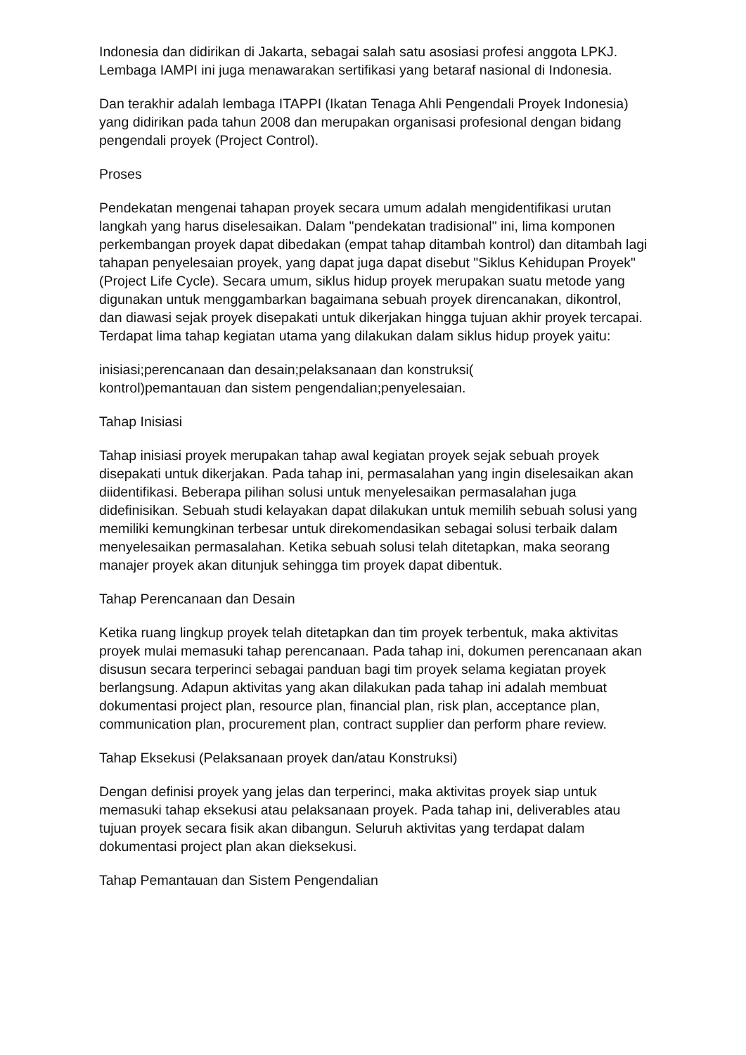Indonesia dan didirikan di Jakarta, sebagai salah satu asosiasi profesi anggota LPKJ. Lembaga IAMPI ini juga menawarakan sertifikasi yang betaraf nasional di Indonesia.
Dan terakhir adalah lembaga ITAPPI (Ikatan Tenaga Ahli Pengendali Proyek Indonesia) yang didirikan pada tahun 2008 dan merupakan organisasi profesional dengan bidang pengendali proyek (Project Control).
Proses
Pendekatan mengenai tahapan proyek secara umum adalah mengidentifikasi urutan langkah yang harus diselesaikan. Dalam "pendekatan tradisional" ini, lima komponen perkembangan proyek dapat dibedakan (empat tahap ditambah kontrol) dan ditambah lagi tahapan penyelesaian proyek, yang dapat juga dapat disebut "Siklus Kehidupan Proyek" (Project Life Cycle). Secara umum, siklus hidup proyek merupakan suatu metode yang digunakan untuk menggambarkan bagaimana sebuah proyek direncanakan, dikontrol, dan diawasi sejak proyek disepakati untuk dikerjakan hingga tujuan akhir proyek tercapai. Terdapat lima tahap kegiatan utama yang dilakukan dalam siklus hidup proyek yaitu:
inisiasi;perencanaan dan desain;pelaksanaan dan konstruksi(
kontrol)pemantauan dan sistem pengendalian;penyelesaian.
Tahap Inisiasi
Tahap inisiasi proyek merupakan tahap awal kegiatan proyek sejak sebuah proyek disepakati untuk dikerjakan. Pada tahap ini, permasalahan yang ingin diselesaikan akan diidentifikasi. Beberapa pilihan solusi untuk menyelesaikan permasalahan juga didefinisikan. Sebuah studi kelayakan dapat dilakukan untuk memilih sebuah solusi yang memiliki kemungkinan terbesar untuk direkomendasikan sebagai solusi terbaik dalam menyelesaikan permasalahan. Ketika sebuah solusi telah ditetapkan, maka seorang manajer proyek akan ditunjuk sehingga tim proyek dapat dibentuk.
Tahap Perencanaan dan Desain
Ketika ruang lingkup proyek telah ditetapkan dan tim proyek terbentuk, maka aktivitas proyek mulai memasuki tahap perencanaan. Pada tahap ini, dokumen perencanaan akan disusun secara terperinci sebagai panduan bagi tim proyek selama kegiatan proyek berlangsung. Adapun aktivitas yang akan dilakukan pada tahap ini adalah membuat dokumentasi project plan, resource plan, financial plan, risk plan, acceptance plan, communication plan, procurement plan, contract supplier dan perform phare review.
Tahap Eksekusi (Pelaksanaan proyek dan/atau Konstruksi)
Dengan definisi proyek yang jelas dan terperinci, maka aktivitas proyek siap untuk memasuki tahap eksekusi atau pelaksanaan proyek. Pada tahap ini, deliverables atau tujuan proyek secara fisik akan dibangun. Seluruh aktivitas yang terdapat dalam dokumentasi project plan akan dieksekusi.
Tahap Pemantauan dan Sistem Pengendalian